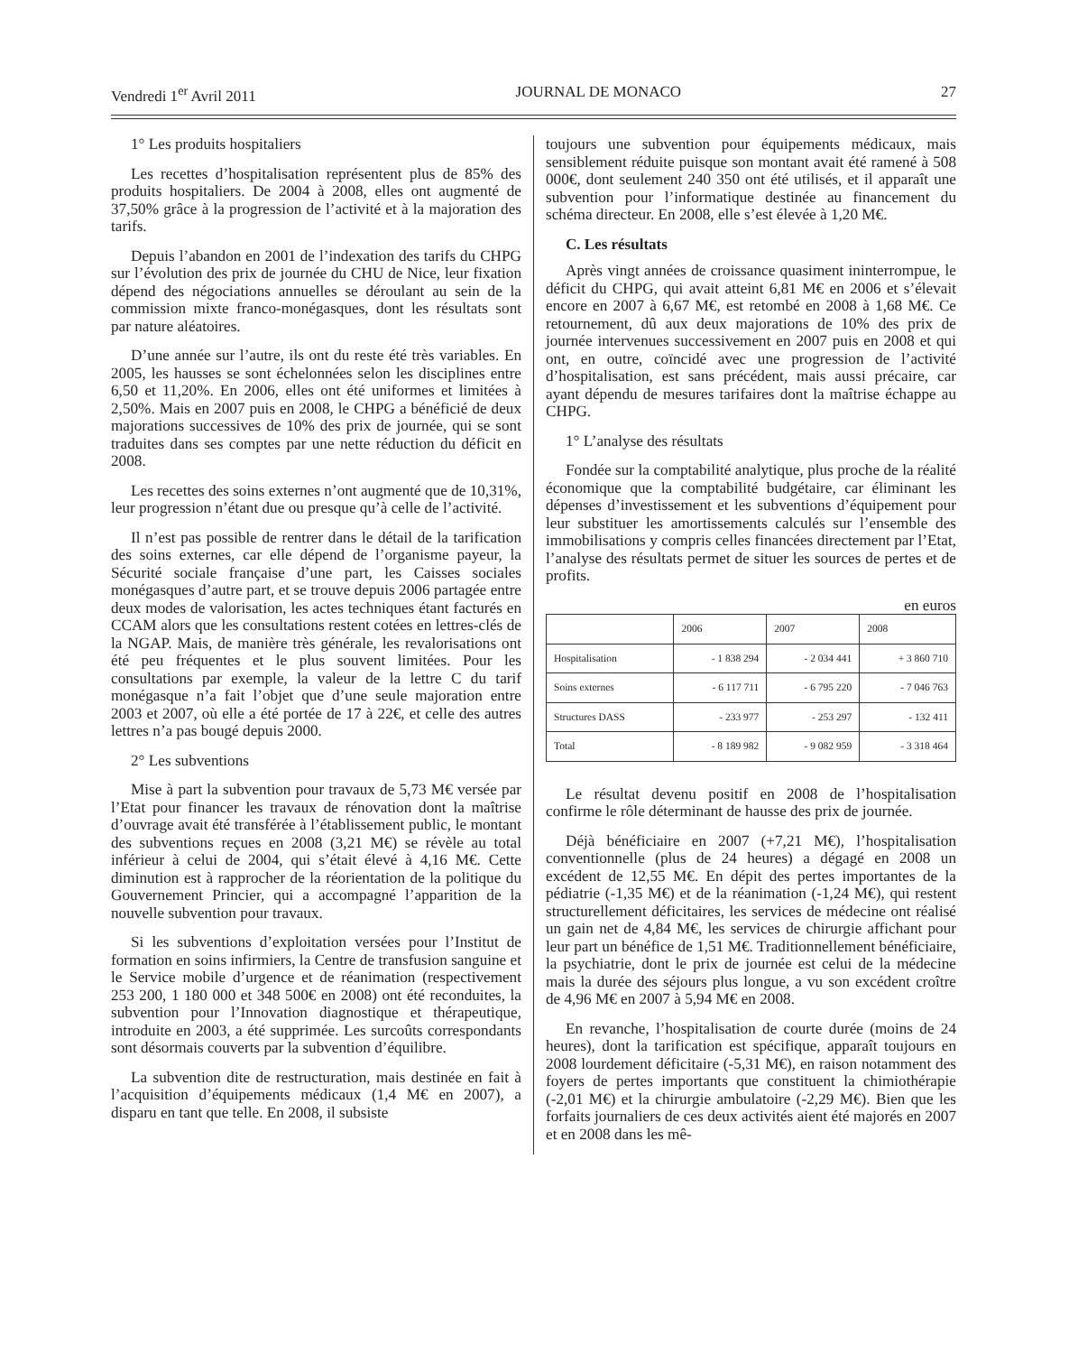Vendredi 1<sup>er</sup> Avril 2011 JOURNAL DE MONACO 27
1° Les produits hospitaliers
Les recettes d’hospitalisation représentent plus de 85% des produits hospitaliers. De 2004 à 2008, elles ont augmenté de 37,50% grâce à la progression de l’activité et à la majoration des tarifs.
Depuis l’abandon en 2001 de l’indexation des tarifs du CHPG sur l’évolution des prix de journée du CHU de Nice, leur fixation dépend des négociations annuelles se déroulant au sein de la commission mixte franco-monégasques, dont les résultats sont par nature aléatoires.
D’une année sur l’autre, ils ont du reste été très variables. En 2005, les hausses se sont échelonnées selon les disciplines entre 6,50 et 11,20%. En 2006, elles ont été uniformes et limitées à 2,50%. Mais en 2007 puis en 2008, le CHPG a bénéficié de deux majorations successives de 10% des prix de journée, qui se sont traduites dans ses comptes par une nette réduction du déficit en 2008.
Les recettes des soins externes n’ont augmenté que de 10,31%, leur progression n’étant due ou presque qu’à celle de l’activité.
Il n’est pas possible de rentrer dans le détail de la tarification des soins externes, car elle dépend de l’organisme payeur, la Sécurité sociale française d’une part, les Caisses sociales monégasques d’autre part, et se trouve depuis 2006 partagée entre deux modes de valorisation, les actes techniques étant facturés en CCAM alors que les consultations restent cotées en lettres-clés de la NGAP. Mais, de manière très générale, les revalorisations ont été peu fréquentes et le plus souvent limitées. Pour les consultations par exemple, la valeur de la lettre C du tarif monégasque n’a fait l’objet que d’une seule majoration entre 2003 et 2007, où elle a été portée de 17 à 22€, et celle des autres lettres n’a pas bougé depuis 2000.
2° Les subventions
Mise à part la subvention pour travaux de 5,73 M€ versée par l’Etat pour financer les travaux de rénovation dont la maîtrise d’ouvrage avait été transférée à l’établissement public, le montant des subventions reçues en 2008 (3,21 M€) se révèle au total inférieur à celui de 2004, qui s’était élevé à 4,16 M€. Cette diminution est à rapprocher de la réorientation de la politique du Gouvernement Princier, qui a accompagné l’apparition de la nouvelle subvention pour travaux.
Si les subventions d’exploitation versées pour l’Institut de formation en soins infirmiers, la Centre de transfusion sanguine et le Service mobile d’urgence et de réanimation (respectivement 253 200, 1 180 000 et 348 500€ en 2008) ont été reconduites, la subvention pour l’Innovation diagnostique et thérapeutique, introduite en 2003, a été supprimée. Les surcoûts correspondants sont désormais couverts par la subvention d’équilibre.
La subvention dite de restructuration, mais destinée en fait à l’acquisition d’équipements médicaux (1,4 M€ en 2007), a disparu en tant que telle. En 2008, il subsiste
toujours une subvention pour équipements médicaux, mais sensiblement réduite puisque son montant avait été ramené à 508 000€, dont seulement 240 350 ont été utilisés, et il apparaît une subvention pour l’informatique destinée au financement du schéma directeur. En 2008, elle s’est élevée à 1,20 M€.
C. Les résultats
Après vingt années de croissance quasiment ininterrompue, le déficit du CHPG, qui avait atteint 6,81 M€ en 2006 et s’élevait encore en 2007 à 6,67 M€, est retombé en 2008 à 1,68 M€. Ce retournement, dû aux deux majorations de 10% des prix de journée intervenues successivement en 2007 puis en 2008 et qui ont, en outre, coïncidé avec une progression de l’activité d’hospitalisation, est sans précédent, mais aussi précaire, car ayant dépendu de mesures tarifaires dont la maîtrise échappe au CHPG.
1° L’analyse des résultats
Fondée sur la comptabilité analytique, plus proche de la réalité économique que la comptabilité budgétaire, car éliminant les dépenses d’investissement et les subventions d’équipement pour leur substituer les amortissements calculés sur l’ensemble des immobilisations y compris celles financées directement par l’Etat, l’analyse des résultats permet de situer les sources de pertes et de profits.
en euros
| | 2006 | 2007 | 2008 |
| --- | --- | --- | --- |
| Hospitalisation | - 1 838 294 | - 2 034 441 | + 3 860 710 |
| Soins externes | - 6 117 711 | - 6 795 220 | - 7 046 763 |
| Structures DASS | - 233 977 | - 253 297 | - 132 411 |
| Total | - 8 189 982 | - 9 082 959 | - 3 318 464 |
Le résultat devenu positif en 2008 de l’hospitalisation confirme le rôle déterminant de hausse des prix de journée.
Déjà bénéficiaire en 2007 (+7,21 M€), l’hospitalisation conventionnelle (plus de 24 heures) a dégagé en 2008 un excédent de 12,55 M€. En dépit des pertes importantes de la pédiatrie (-1,35 M€) et de la réanimation (-1,24 M€), qui restent structurellement déficitaires, les services de médecine ont réalisé un gain net de 4,84 M€, les services de chirurgie affichant pour leur part un bénéfice de 1,51 M€. Traditionnellement bénéficiaire, la psychiatrie, dont le prix de journée est celui de la médecine mais la durée des séjours plus longue, a vu son excédent croître de 4,96 M€ en 2007 à 5,94 M€ en 2008.
En revanche, l’hospitalisation de courte durée (moins de 24 heures), dont la tarification est spécifique, apparaît toujours en 2008 lourdement déficitaire (-5,31 M€), en raison notamment des foyers de pertes importants que constituent la chimiothérapie (-2,01 M€) et la chirurgie ambulatoire (-2,29 M€). Bien que les forfaits journaliers de ces deux activités aient été majorés en 2007 et en 2008 dans les mê-